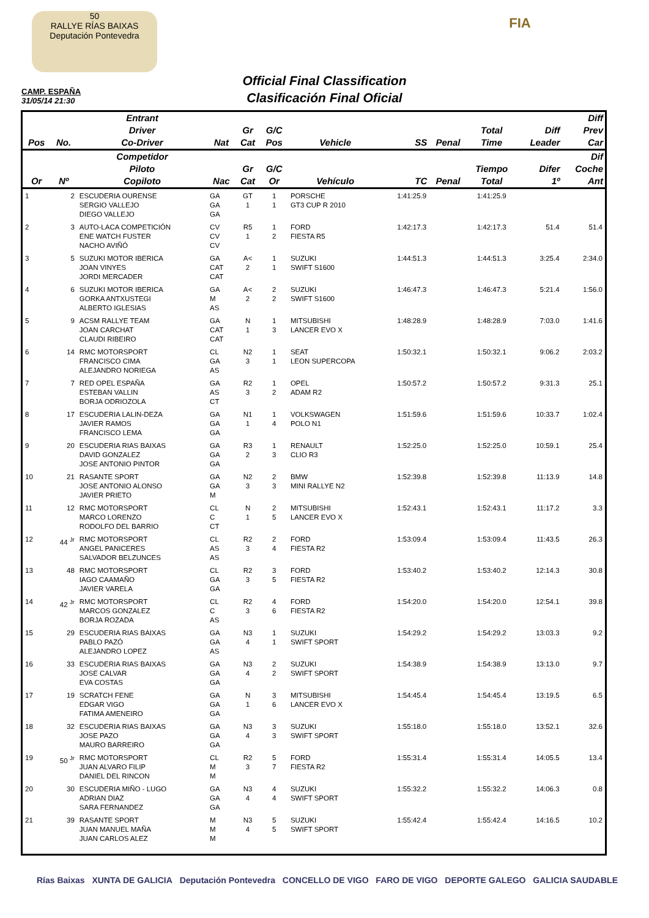50
RALLYE RÍAS BAIXAS
Deputación Pontevedra
FIA
Official Final Classification
Clasificación Final Oficial
CAMP. ESPAÑA
31/05/14 21:30
| Pos | No. | Entrant Driver Co-Driver | Nat | Gr Cat | G/C Pos | Vehicle | SS | Penal | Total Time | Diff Leader | Diff Prev Car |
| --- | --- | --- | --- | --- | --- | --- | --- | --- | --- | --- | --- |
| Or | Nº | Competidor Piloto Copiloto | Nac | Gr Cat | G/C Or | Vehículo | TC | Penal | Tiempo Total | Difer 1º | Dif Coche Ant |
| 1 | 2 | ESCUDERIA OURENSE SERGIO VALLEJO DIEGO VALLEJO | GA GA GA | GT 1 | 1 1 | PORSCHE GT3 CUP R 2010 | 1:41:25.9 | | 1:41:25.9 | | |
| 2 | 3 | AUTO-LACA COMPETICIÓN ENE WATCH FUSTER NACHO AVIÑÓ | CV CV CV | R5 1 | 1 2 | FORD FIESTA R5 | 1:42:17.3 | | 1:42:17.3 | 51.4 | 51.4 |
| 3 | 5 | SUZUKI MOTOR IBERICA JOAN VINYES JORDI MERCADER | GA CAT CAT | A< 2 | 1 1 | SUZUKI SWIFT S1600 | 1:44:51.3 | | 1:44:51.3 | 3:25.4 | 2:34.0 |
| 4 | 6 | SUZUKI MOTOR IBERICA GORKA ANTXUSTEGI ALBERTO IGLESIAS | GA M AS | A< 2 | 2 2 | SUZUKI SWIFT S1600 | 1:46:47.3 | | 1:46:47.3 | 5:21.4 | 1:56.0 |
| 5 | 9 | ACSM RALLYE TEAM JOAN CARCHAT CLAUDI RIBEIRO | GA CAT CAT | N 1 | 1 3 | MITSUBISHI LANCER EVO X | 1:48:28.9 | | 1:48:28.9 | 7:03.0 | 1:41.6 |
| 6 | 14 | RMC MOTORSPORT FRANCISCO CIMA ALEJANDRO NORIEGA | CL GA AS | N2 3 | 1 1 | SEAT LEON SUPERCOPA | 1:50:32.1 | | 1:50:32.1 | 9:06.2 | 2:03.2 |
| 7 | 7 | RED OPEL ESPAÑA ESTEBAN VALLIN BORJA ODRIOZOLA | GA AS CT | R2 3 | 1 2 | OPEL ADAM R2 | 1:50:57.2 | | 1:50:57.2 | 9:31.3 | 25.1 |
| 8 | 17 | ESCUDERIA LALIN-DEZA JAVIER RAMOS FRANCISCO LEMA | GA GA GA | N1 1 | 1 4 | VOLKSWAGEN POLO N1 | 1:51:59.6 | | 1:51:59.6 | 10:33.7 | 1:02.4 |
| 9 | 20 | ESCUDERIA RIAS BAIXAS DAVID GONZALEZ JOSE ANTONIO PINTOR | GA GA GA | R3 2 | 1 3 | RENAULT CLIO R3 | 1:52:25.0 | | 1:52:25.0 | 10:59.1 | 25.4 |
| 10 | 21 | RASANTE SPORT JOSE ANTONIO ALONSO JAVIER PRIETO | GA GA M | N2 3 | 2 3 | BMW MINI RALLYE N2 | 1:52:39.8 | | 1:52:39.8 | 11:13.9 | 14.8 |
| 11 | 12 | RMC MOTORSPORT MARCO LORENZO RODOLFO DEL BARRIO | CL C CT | N 1 | 2 5 | MITSUBISHI LANCER EVO X | 1:52:43.1 | | 1:52:43.1 | 11:17.2 | 3.3 |
| 12 | 44 <sup>Jr</sup> | RMC MOTORSPORT ANGEL PANICERES SALVADOR BELZUNCES | CL AS AS | R2 3 | 2 4 | FORD FIESTA R2 | 1:53:09.4 | | 1:53:09.4 | 11:43.5 | 26.3 |
| 13 | 48 | RMC MOTORSPORT IAGO CAAMAÑO JAVIER VARELA | CL GA GA | R2 3 | 3 5 | FORD FIESTA R2 | 1:53:40.2 | | 1:53:40.2 | 12:14.3 | 30.8 |
| 14 | 42 <sup>Jr</sup> | RMC MOTORSPORT MARCOS GONZALEZ BORJA ROZADA | CL C AS | R2 3 | 4 6 | FORD FIESTA R2 | 1:54:20.0 | | 1:54:20.0 | 12:54.1 | 39.8 |
| 15 | 29 | ESCUDERIA RIAS BAIXAS PABLO PAZÓ ALEJANDRO LOPEZ | GA GA AS | N3 4 | 1 1 | SUZUKI SWIFT SPORT | 1:54:29.2 | | 1:54:29.2 | 13:03.3 | 9.2 |
| 16 | 33 | ESCUDERIA RIAS BAIXAS JOSE CALVAR EVA COSTAS | GA GA GA | N3 4 | 2 2 | SUZUKI SWIFT SPORT | 1:54:38.9 | | 1:54:38.9 | 13:13.0 | 9.7 |
| 17 | 19 | SCRATCH FENE EDGAR VIGO FATIMA AMENEIRO | GA GA GA | N 1 | 3 6 | MITSUBISHI LANCER EVO X | 1:54:45.4 | | 1:54:45.4 | 13:19.5 | 6.5 |
| 18 | 32 | ESCUDERIA RIAS BAIXAS JOSE PAZO MAURO BARREIRO | GA GA GA | N3 4 | 3 3 | SUZUKI SWIFT SPORT | 1:55:18.0 | | 1:55:18.0 | 13:52.1 | 32.6 |
| 19 | 50 <sup>Jr</sup> | RMC MOTORSPORT JUAN ALVARO FILIP DANIEL DEL RINCON | CL M M | R2 3 | 5 7 | FORD FIESTA R2 | 1:55:31.4 | | 1:55:31.4 | 14:05.5 | 13.4 |
| 20 | 30 | ESCUDERIA MIÑO - LUGO ADRIAN DIAZ SARA FERNANDEZ | GA GA GA | N3 4 | 4 4 | SUZUKI SWIFT SPORT | 1:55:32.2 | | 1:55:32.2 | 14:06.3 | 0.8 |
| 21 | 39 | RASANTE SPORT JUAN MANUEL MAÑA JUAN CARLOS ALEZ | M M M | N3 4 | 5 5 | SUZUKI SWIFT SPORT | 1:55:42.4 | | 1:55:42.4 | 14:16.5 | 10.2 |
Rías Baixas XUNTA DE GALICIA Deputación Pontevedra CONCELLO DE VIGO FARO DE VIGO DEPORTE GALEGO GALICIA SAUDABLE